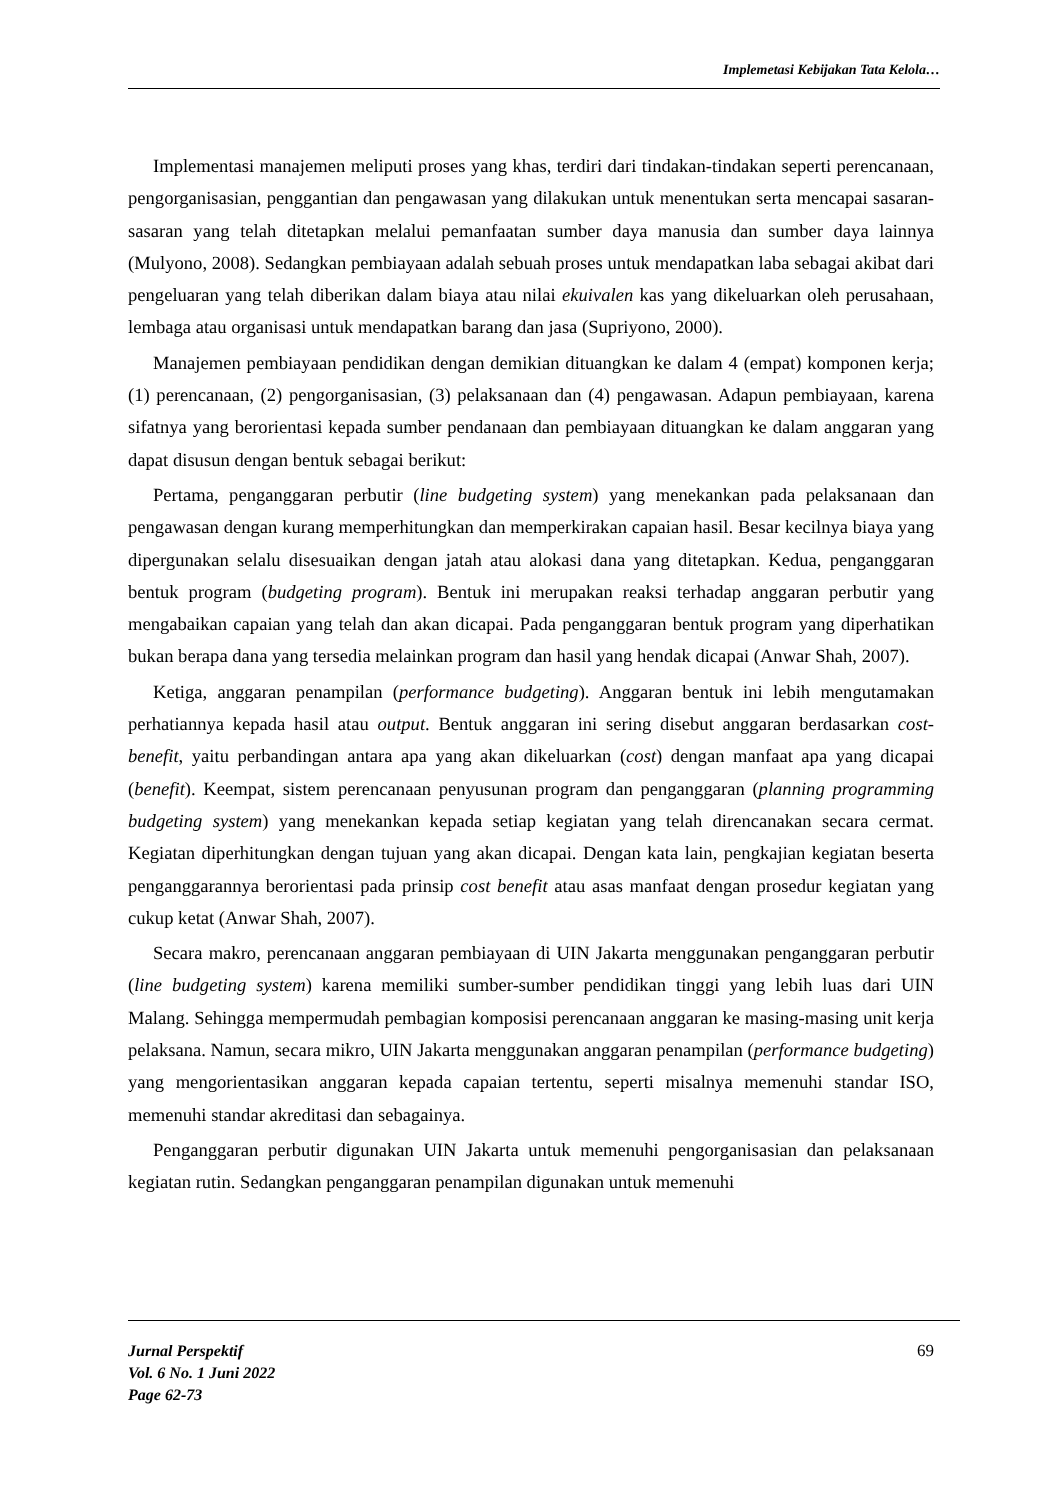Implemetasi Kebijakan Tata Kelola…
Implementasi manajemen meliputi proses yang khas, terdiri dari tindakan-tindakan seperti perencanaan, pengorganisasian, penggantian dan pengawasan yang dilakukan untuk menentukan serta mencapai sasaran-sasaran yang telah ditetapkan melalui pemanfaatan sumber daya manusia dan sumber daya lainnya (Mulyono, 2008). Sedangkan pembiayaan adalah sebuah proses untuk mendapatkan laba sebagai akibat dari pengeluaran yang telah diberikan dalam biaya atau nilai ekuivalen kas yang dikeluarkan oleh perusahaan, lembaga atau organisasi untuk mendapatkan barang dan jasa (Supriyono, 2000).
Manajemen pembiayaan pendidikan dengan demikian dituangkan ke dalam 4 (empat) komponen kerja; (1) perencanaan, (2) pengorganisasian, (3) pelaksanaan dan (4) pengawasan. Adapun pembiayaan, karena sifatnya yang berorientasi kepada sumber pendanaan dan pembiayaan dituangkan ke dalam anggaran yang dapat disusun dengan bentuk sebagai berikut:
Pertama, penganggaran perbutir (line budgeting system) yang menekankan pada pelaksanaan dan pengawasan dengan kurang memperhitungkan dan memperkirakan capaian hasil. Besar kecilnya biaya yang dipergunakan selalu disesuaikan dengan jatah atau alokasi dana yang ditetapkan. Kedua, penganggaran bentuk program (budgeting program). Bentuk ini merupakan reaksi terhadap anggaran perbutir yang mengabaikan capaian yang telah dan akan dicapai. Pada penganggaran bentuk program yang diperhatikan bukan berapa dana yang tersedia melainkan program dan hasil yang hendak dicapai (Anwar Shah, 2007).
Ketiga, anggaran penampilan (performance budgeting). Anggaran bentuk ini lebih mengutamakan perhatiannya kepada hasil atau output. Bentuk anggaran ini sering disebut anggaran berdasarkan cost-benefit, yaitu perbandingan antara apa yang akan dikeluarkan (cost) dengan manfaat apa yang dicapai (benefit). Keempat, sistem perencanaan penyusunan program dan penganggaran (planning programming budgeting system) yang menekankan kepada setiap kegiatan yang telah direncanakan secara cermat. Kegiatan diperhitungkan dengan tujuan yang akan dicapai. Dengan kata lain, pengkajian kegiatan beserta penganggarannya berorientasi pada prinsip cost benefit atau asas manfaat dengan prosedur kegiatan yang cukup ketat (Anwar Shah, 2007).
Secara makro, perencanaan anggaran pembiayaan di UIN Jakarta menggunakan penganggaran perbutir (line budgeting system) karena memiliki sumber-sumber pendidikan tinggi yang lebih luas dari UIN Malang. Sehingga mempermudah pembagian komposisi perencanaan anggaran ke masing-masing unit kerja pelaksana. Namun, secara mikro, UIN Jakarta menggunakan anggaran penampilan (performance budgeting) yang mengorientasikan anggaran kepada capaian tertentu, seperti misalnya memenuhi standar ISO, memenuhi standar akreditasi dan sebagainya.
Penganggaran perbutir digunakan UIN Jakarta untuk memenuhi pengorganisasian dan pelaksanaan kegiatan rutin. Sedangkan penganggaran penampilan digunakan untuk memenuhi
Jurnal Perspektif
Vol. 6 No. 1 Juni 2022
Page 62-73
69